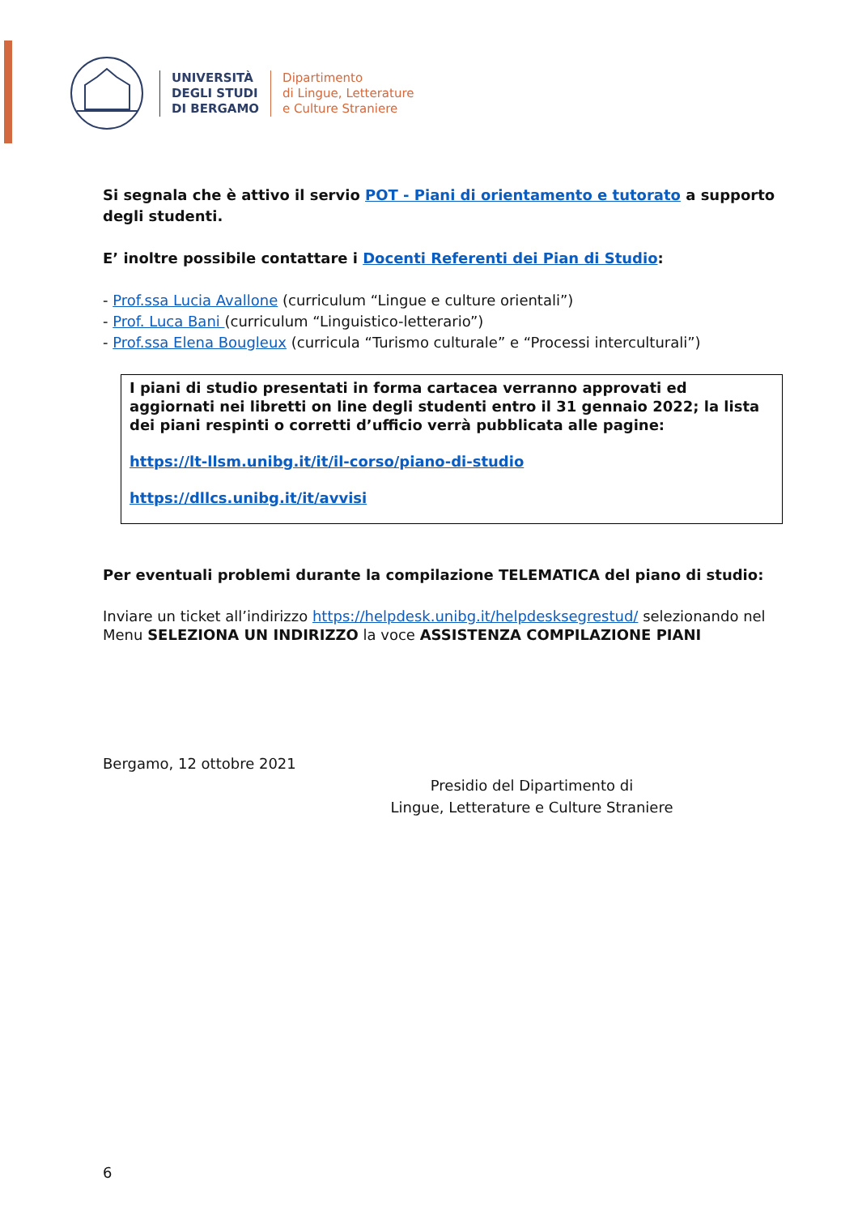UNIVERSITÀ
DEGLI STUDI
DI BERGAMO
Dipartimento
di Lingue, Letterature
e Culture Straniere
Si segnala che è attivo il servio POT - Piani di orientamento e tutorato a supporto degli studenti.
E’ inoltre possibile contattare i Docenti Referenti dei Pian di Studio:
- Prof.ssa Lucia Avallone (curriculum “Lingue e culture orientali”)
- Prof. Luca Bani (curriculum “Linguistico-letterario”)
- Prof.ssa Elena Bougleux (curricula “Turismo culturale” e “Processi interculturali”)
I piani di studio presentati in forma cartacea verranno approvati ed aggiornati nei libretti on line degli studenti entro il 31 gennaio 2022; la lista dei piani respinti o corretti d’ufficio verrà pubblicata alle pagine:
https://lt-llsm.unibg.it/it/il-corso/piano-di-studio
https://dllcs.unibg.it/it/avvisi
Per eventuali problemi durante la compilazione TELEMATICA del piano di studio:
Inviare un ticket all’indirizzo https://helpdesk.unibg.it/helpdesksegrestud/ selezionando nel Menu SELEZIONA UN INDIRIZZO la voce ASSISTENZA COMPILAZIONE PIANI
Bergamo, 12 ottobre 2021
Presidio del Dipartimento di
Lingue, Letterature e Culture Straniere
6